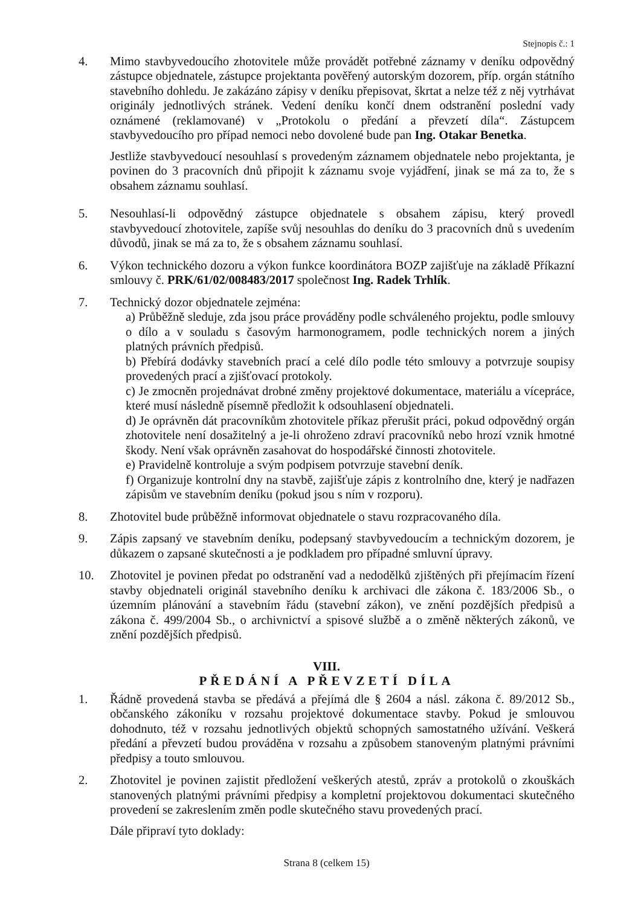Stejnopis č.: 1
4. Mimo stavbyvedoucího zhotovitele může provádět potřebné záznamy v deníku odpovědný zástupce objednatele, zástupce projektanta pověřený autorským dozorem, příp. orgán státního stavebního dohledu. Je zakázáno zápisy v deníku přepisovat, škrtat a nelze též z něj vytrhávat originály jednotlivých stránek. Vedení deníku končí dnem odstranění poslední vady oznámené (reklamované) v „Protokolu o předání a převzetí díla“. Zástupcem stavbyvedoucího pro případ nemoci nebo dovolené bude pan Ing. Otakar Benetka.
Jestliže stavbyvedoucí nesouhlasí s provedeným záznamem objednatele nebo projektanta, je povinen do 3 pracovních dnů připojit k záznamu svoje vyjádření, jinak se má za to, že s obsahem záznamu souhlasí.
5. Nesouhlasí-li odpovědný zástupce objednatele s obsahem zápisu, který provedl stavbyvedoucí zhotovitele, zapíše svůj nesouhlas do deníku do 3 pracovních dnů s uvedením důvodů, jinak se má za to, že s obsahem záznamu souhlasí.
6. Výkon technického dozoru a výkon funkce koordinátora BOZP zajišťuje na základě Příkazní smlouvy č. PRK/61/02/008483/2017 společnost Ing. Radek Trhlík.
7. Technický dozor objednatele zejména:
a) Průběžně sleduje, zda jsou práce prováděny podle schváleného projektu, podle smlouvy o dílo a v souladu s časovým harmonogramem, podle technických norem a jiných platných právních předpisů.
b) Přebírá dodávky stavebních prací a celé dílo podle této smlouvy a potvrzuje soupisy provedených prací a zjišťovací protokoly.
c) Je zmocněn projednávat drobné změny projektové dokumentace, materiálu a vícepráce, které musí následně písemně předložit k odsouhlasení objednateli.
d) Je oprávněn dát pracovníkům zhotovitele příkaz přerušit práci, pokud odpovědný orgán zhotovitele není dosažitelný a je-li ohroženo zdraví pracovníků nebo hrozí vznik hmotné škody. Není však oprávněn zasahovat do hospodářské činnosti zhotovitele.
e) Pravidelně kontroluje a svým podpisem potvrzuje stavební deník.
f) Organizuje kontrolní dny na stavbě, zajišťuje zápis z kontrolního dne, který je nadřazen zápisům ve stavebním deníku (pokud jsou s ním v rozporu).
8. Zhotovitel bude průběžně informovat objednatele o stavu rozpracovaného díla.
9. Zápis zapsaný ve stavebním deníku, podepsaný stavbyvedoucím a technickým dozorem, je důkazem o zapsané skutečnosti a je podkladem pro případné smluvní úpravy.
10. Zhotovitel je povinen předat po odstranění vad a nedodělků zjištěných při přejímacím řízení stavby objednateli originál stavebního deníku k archivaci dle zákona č. 183/2006 Sb., o územním plánování a stavebním řádu (stavební zákon), ve znění pozdějších předpisů a zákona č. 499/2004 Sb., o archivnictví a spisové službě a o změně některých zákonů, ve znění pozdějších předpisů.
VIII.
PŘEDÁNÍ A PŘEVZETÍ DÍLA
1. Řádně provedená stavba se předává a přejímá dle § 2604 a násl. zákona č. 89/2012 Sb., občanského zákoníku v rozsahu projektové dokumentace stavby. Pokud je smlouvou dohodnuto, též v rozsahu jednotlivých objektů schopných samostatného užívání. Veškerá předání a převzetí budou prováděna v rozsahu a způsobem stanoveným platnými právními předpisy a touto smlouvou.
2. Zhotovitel je povinen zajistit předložení veškerých atestů, zpráv a protokolů o zkouškách stanovených platnými právními předpisy a kompletní projektovou dokumentaci skutečného provedení se zakreslením změn podle skutečného stavu provedených prací.
Dále připraví tyto doklady:
Strana 8 (celkem 15)